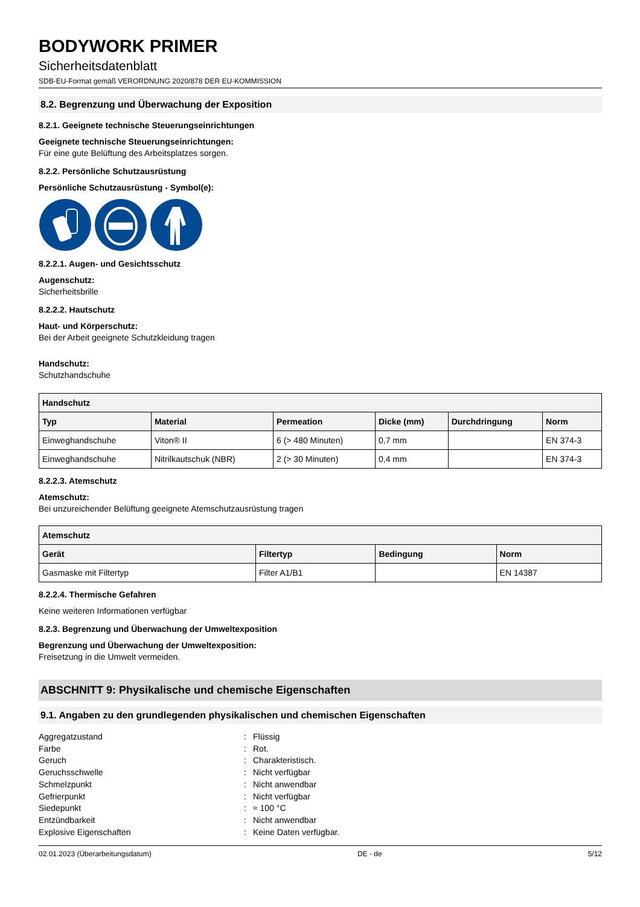BODYWORK PRIMER
Sicherheitsdatenblatt
SDB-EU-Format gemäß VERORDNUNG 2020/878 DER EU-KOMMISSION
8.2. Begrenzung und Überwachung der Exposition
8.2.1. Geeignete technische Steuerungseinrichtungen
Geeignete technische Steuerungseinrichtungen:
Für eine gute Belüftung des Arbeitsplatzes sorgen.
8.2.2. Persönliche Schutzausrüstung
Persönliche Schutzausrüstung - Symbol(e):
8.2.2.1. Augen- und Gesichtsschutz
Augenschutz:
Sicherheitsbrille
8.2.2.2. Hautschutz
Haut- und Körperschutz:
Bei der Arbeit geeignete Schutzkleidung tragen
Handschutz:
Schutzhandschuhe
| Handschutz | | | | | |
| --- | --- | --- | --- | --- | --- |
| Typ | Material | Permeation | Dicke (mm) | Durchdringung | Norm |
| Einweghandschuhe | Viton® II | 6 (> 480 Minuten) | 0,7 mm | | EN 374-3 |
| Einweghandschuhe | Nitrilkautschuk (NBR) | 2 (> 30 Minuten) | 0,4 mm | | EN 374-3 |
8.2.2.3. Atemschutz
Atemschutz:
Bei unzureichender Belüftung geeignete Atemschutzausrüstung tragen
| Atemschutz | | | |
| --- | --- | --- | --- |
| Gerät | Filtertyp | Bedingung | Norm |
| Gasmaske mit Filtertyp | Filter A1/B1 | | EN 14387 |
8.2.2.4. Thermische Gefahren
Keine weiteren Informationen verfügbar
8.2.3. Begrenzung und Überwachung der Umweltexposition
Begrenzung und Überwachung der Umweltexposition:
Freisetzung in die Umwelt vermeiden.
ABSCHNITT 9: Physikalische und chemische Eigenschaften
9.1. Angaben zu den grundlegenden physikalischen und chemischen Eigenschaften
Aggregatzustand: Flüssig Farbe: Rot. Geruch: Charakteristisch. Geruchsschwelle: Nicht verfügbar Schmelzpunkt: Nicht anwendbar Gefrierpunkt: Nicht verfügbar Siedepunkt: ≈ 100 °C Entzündbarkeit: Nicht anwendbar Explosive Eigenschaften: Keine Daten verfügbar.
02.01.2023 (Überarbeitungsdatum) DE - de 5/12